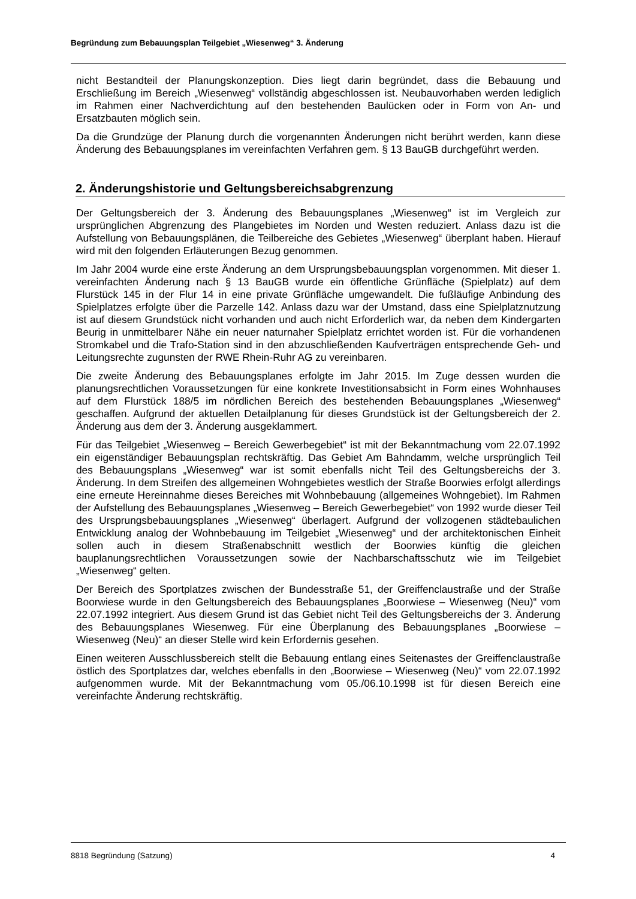Begründung zum Bebauungsplan Teilgebiet „Wiesenweg“ 3. Änderung
nicht Bestandteil der Planungskonzeption. Dies liegt darin begründet, dass die Bebauung und Erschließung im Bereich „Wiesenweg“ vollständig abgeschlossen ist. Neubauvorhaben werden lediglich im Rahmen einer Nachverdichtung auf den bestehenden Baulücken oder in Form von An- und Ersatzbauten möglich sein.
Da die Grundzüge der Planung durch die vorgenannten Änderungen nicht berührt werden, kann diese Änderung des Bebauungsplanes im vereinfachten Verfahren gem. § 13 BauGB durchgeführt werden.
2. Änderungshistorie und Geltungsbereichsabgrenzung
Der Geltungsbereich der 3. Änderung des Bebauungsplanes „Wiesenweg“ ist im Vergleich zur ursprünglichen Abgrenzung des Plangebietes im Norden und Westen reduziert. Anlass dazu ist die Aufstellung von Bebauungsplänen, die Teilbereiche des Gebietes „Wiesenweg“ überplant haben. Hierauf wird mit den folgenden Erläuterungen Bezug genommen.
Im Jahr 2004 wurde eine erste Änderung an dem Ursprungsbebauungsplan vorgenommen. Mit dieser 1. vereinfachten Änderung nach § 13 BauGB wurde ein öffentliche Grünfläche (Spielplatz) auf dem Flurstück 145 in der Flur 14 in eine private Grünfläche umgewandelt. Die fußläufige Anbindung des Spielplatzes erfolgte über die Parzelle 142. Anlass dazu war der Umstand, dass eine Spielplatznutzung ist auf diesem Grundstück nicht vorhanden und auch nicht Erforderlich war, da neben dem Kindergarten Beurig in unmittelbarer Nähe ein neuer naturnaher Spielplatz errichtet worden ist. Für die vorhandenen Stromkabel und die Trafo-Station sind in den abzuschließenden Kaufverträgen entsprechende Geh- und Leitungsrechte zugunsten der RWE Rhein-Ruhr AG zu vereinbaren.
Die zweite Änderung des Bebauungsplanes erfolgte im Jahr 2015. Im Zuge dessen wurden die planungsrechtlichen Voraussetzungen für eine konkrete Investitionsabsicht in Form eines Wohnhauses auf dem Flurstück 188/5 im nördlichen Bereich des bestehenden Bebauungsplanes „Wiesenweg“ geschaffen. Aufgrund der aktuellen Detailplanung für dieses Grundstück ist der Geltungsbereich der 2. Änderung aus dem der 3. Änderung ausgeklammert.
Für das Teilgebiet „Wiesenweg – Bereich Gewerbegebiet“ ist mit der Bekanntmachung vom 22.07.1992 ein eigenständiger Bebauungsplan rechtskräftig. Das Gebiet Am Bahndamm, welche ursprünglich Teil des Bebauungsplans „Wiesenweg“ war ist somit ebenfalls nicht Teil des Geltungsbereichs der 3. Änderung. In dem Streifen des allgemeinen Wohngebietes westlich der Straße Boorwies erfolgt allerdings eine erneute Hereinnahme dieses Bereiches mit Wohnbebauung (allgemeines Wohngebiet). Im Rahmen der Aufstellung des Bebauungsplanes „Wiesenweg – Bereich Gewerbegebiet“ von 1992 wurde dieser Teil des Ursprungsbebauungsplanes „Wiesenweg“ überlagert. Aufgrund der vollzogenen städtebaulichen Entwicklung analog der Wohnbebauung im Teilgebiet „Wiesenweg“ und der architektonischen Einheit sollen auch in diesem Straßenabschnitt westlich der Boorwies künftig die gleichen bauplanungsrechtlichen Voraussetzungen sowie der Nachbarschaftsschutz wie im Teilgebiet „Wiesenweg“ gelten.
Der Bereich des Sportplatzes zwischen der Bundesstraße 51, der Greiffenclaustraße und der Straße Boorwiese wurde in den Geltungsbereich des Bebauungsplanes „Boorwiese – Wiesenweg (Neu)“ vom 22.07.1992 integriert. Aus diesem Grund ist das Gebiet nicht Teil des Geltungsbereichs der 3. Änderung des Bebauungsplanes Wiesenweg. Für eine Überplanung des Bebauungsplanes „Boorwiese – Wiesenweg (Neu)“ an dieser Stelle wird kein Erfordernis gesehen.
Einen weiteren Ausschlussbereich stellt die Bebauung entlang eines Seitenastes der Greiffenclaustraße östlich des Sportplatzes dar, welches ebenfalls in den „Boorwiese – Wiesenweg (Neu)“ vom 22.07.1992 aufgenommen wurde. Mit der Bekanntmachung vom 05./06.10.1998 ist für diesen Bereich eine vereinfachte Änderung rechtskräftig.
8818 Begründung (Satzung) 4